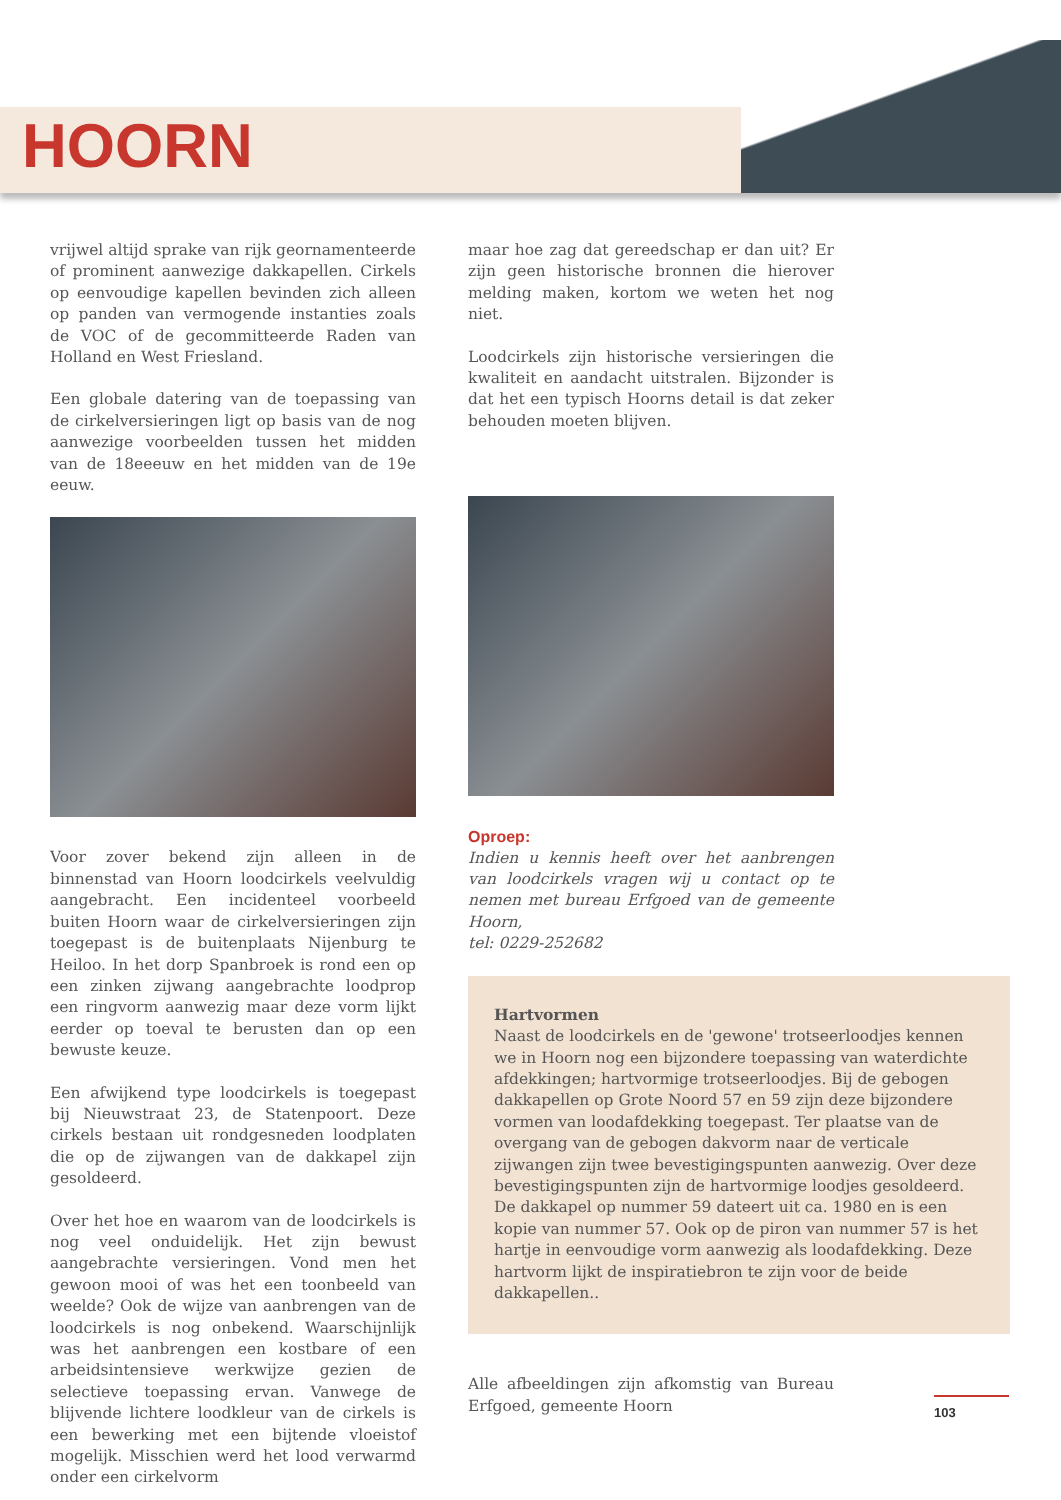HOORN
vrijwel altijd sprake van rijk geornamenteerde of prominent aanwezige dakkapellen. Cirkels op eenvoudige kapellen bevinden zich alleen op panden van vermogende instanties zoals de VOC of de gecommitteerde Raden van Holland en West Friesland.
Een globale datering van de toepassing van de cirkelversieringen ligt op basis van de nog aanwezige voorbeelden tussen het midden van de 18eeeuw en het midden van de 19e eeuw.
Voor zover bekend zijn alleen in de binnenstad van Hoorn loodcirkels veelvuldig aangebracht. Een incidenteel voorbeeld buiten Hoorn waar de cirkelversieringen zijn toegepast is de buitenplaats Nijenburg te Heiloo. In het dorp Spanbroek is rond een op een zinken zijwang aangebrachte loodprop een ringvorm aanwezig maar deze vorm lijkt eerder op toeval te berusten dan op een bewuste keuze.
Een afwijkend type loodcirkels is toegepast bij Nieuwstraat 23, de Statenpoort. Deze cirkels bestaan uit rondgesneden loodplaten die op de zijwangen van de dakkapel zijn gesoldeerd.
Over het hoe en waarom van de loodcirkels is nog veel onduidelijk. Het zijn bewust aangebrachte versieringen. Vond men het gewoon mooi of was het een toonbeeld van weelde? Ook de wijze van aanbrengen van de loodcirkels is nog onbekend. Waarschijnlijk was het aanbrengen een kostbare of een arbeidsintensieve werkwijze gezien de selectieve toepassing ervan. Vanwege de blijvende lichtere loodkleur van de cirkels is een bewerking met een bijtende vloeistof mogelijk. Misschien werd het lood verwarmd onder een cirkelvorm
maar hoe zag dat gereedschap er dan uit? Er zijn geen historische bronnen die hierover melding maken, kortom we weten het nog niet.
Loodcirkels zijn historische versieringen die kwaliteit en aandacht uitstralen. Bijzonder is dat het een typisch Hoorns detail is dat zeker behouden moeten blijven.
Oproep:
Indien u kennis heeft over het aanbrengen van loodcirkels vragen wij u contact op te nemen met bureau Erfgoed van de gemeente Hoorn,
tel: 0229-252682
Hartvormen
Naast de loodcirkels en de 'gewone' trotseerloodjes kennen we in Hoorn nog een bijzondere toepassing van waterdichte afdekkingen; hartvormige trotseerloodjes. Bij de gebogen dakkapellen op Grote Noord 57 en 59 zijn deze bijzondere vormen van loodafdekking toegepast. Ter plaatse van de overgang van de gebogen dakvorm naar de verticale zijwangen zijn twee bevestigingspunten aanwezig. Over deze bevestigingspunten zijn de hartvormige loodjes gesoldeerd. De dakkapel op nummer 59 dateert uit ca. 1980 en is een kopie van nummer 57. Ook op de piron van nummer 57 is het hartje in eenvoudige vorm aanwezig als loodafdekking. Deze hartvorm lijkt de inspiratiebron te zijn voor de beide dakkapellen..
Alle afbeeldingen zijn afkomstig van Bureau Erfgoed, gemeente Hoorn
103